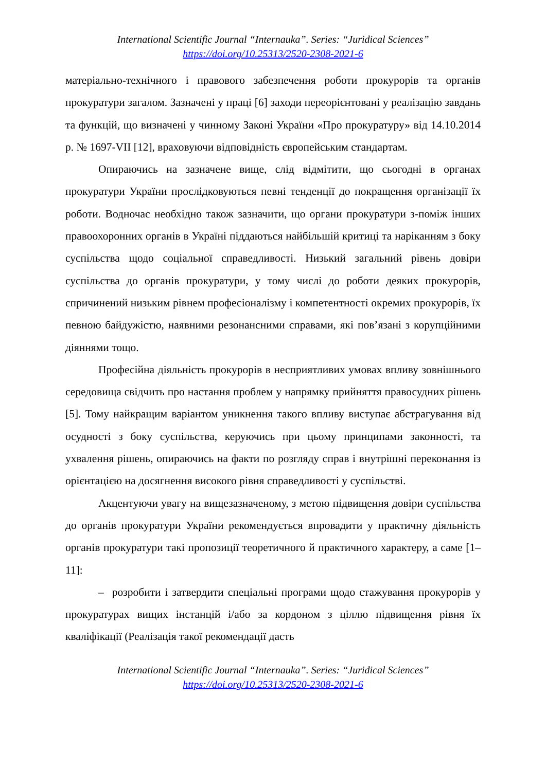International Scientific Journal “Internauka”. Series: “Juridical Sciences”
https://doi.org/10.25313/2520-2308-2021-6
матеріально-технічного і правового забезпечення роботи прокурорів та органів прокуратури загалом. Зазначені у праці [6] заходи переорієнтовані у реалізацію завдань та функцій, що визначені у чинному Законі України «Про прокуратуру» від 14.10.2014 р. № 1697-VII [12], враховуючи відповідність європейським стандартам.
Опираючись на зазначене вище, слід відмітити, що сьогодні в органах прокуратури України прослідковуються певні тенденції до покращення організації їх роботи. Водночас необхідно також зазначити, що органи прокуратури з-поміж інших правоохоронних органів в Україні піддаються найбільшій критиці та наріканням з боку суспільства щодо соціальної справедливості. Низький загальний рівень довіри суспільства до органів прокуратури, у тому числі до роботи деяких прокурорів, спричинений низьким рівнем професіоналізму і компетентності окремих прокурорів, їх певною байдужістю, наявними резонансними справами, які пов’язані з корупційними діяннями тощо.
Професійна діяльність прокурорів в несприятливих умовах впливу зовнішнього середовища свідчить про настання проблем у напрямку прийняття правосудних рішень [5]. Тому найкращим варіантом уникнення такого впливу виступає абстрагування від осудності з боку суспільства, керуючись при цьому принципами законності, та ухвалення рішень, опираючись на факти по розгляду справ і внутрішні переконання із орієнтацією на досягнення високого рівня справедливості у суспільстві.
Акцентуючи увагу на вищезазначеному, з метою підвищення довіри суспільства до органів прокуратури України рекомендується впровадити у практичну діяльність органів прокуратури такі пропозиції теоретичного й практичного характеру, а саме [1–11]:
– розробити і затвердити спеціальні програми щодо стажування прокурорів у прокуратурах вищих інстанцій і/або за кордоном з ціллю підвищення рівня їх кваліфікації (Реалізація такої рекомендації дасть
International Scientific Journal “Internauka”. Series: “Juridical Sciences”
https://doi.org/10.25313/2520-2308-2021-6